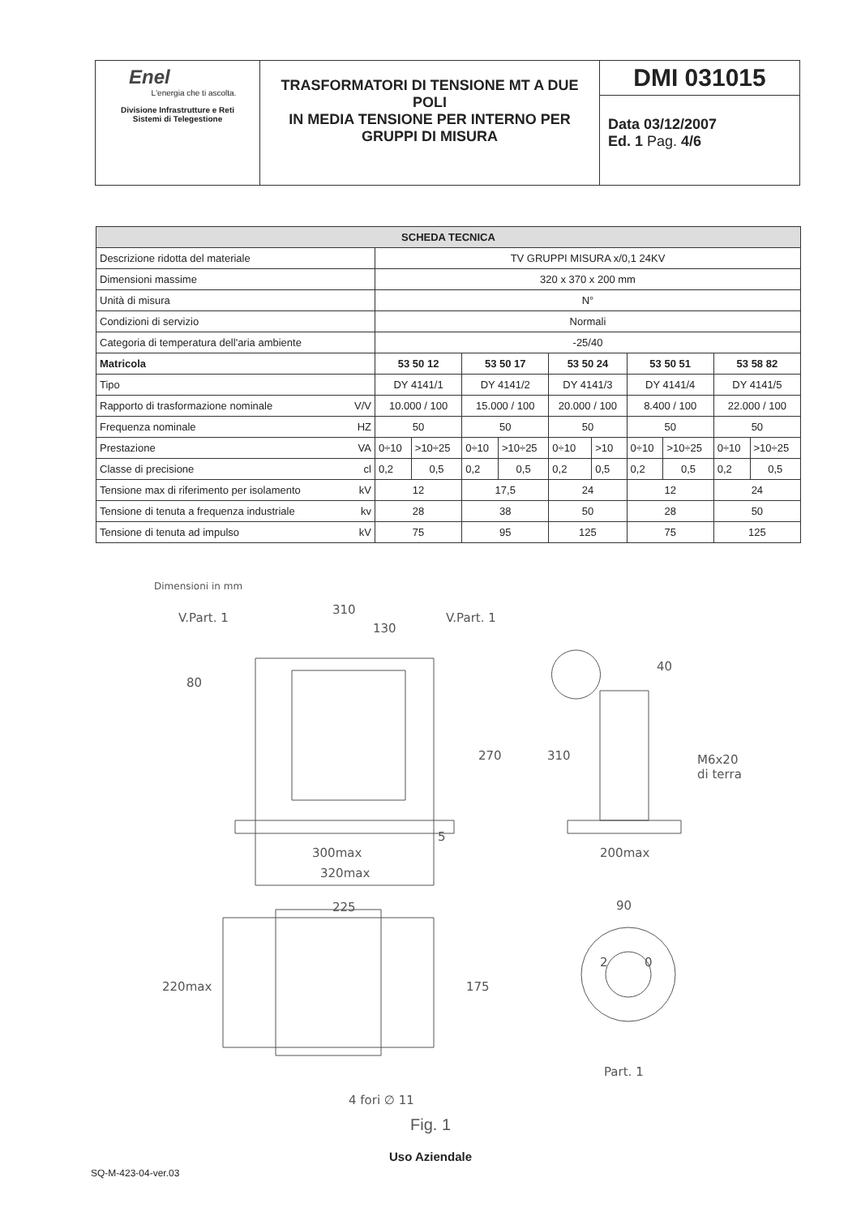| Enel L'energia che ti ascolta. Divisione Infrastrutture e Reti Sistemi di Telegestione | TRASFORMATORI DI TENSIONE MT A DUE POLI IN MEDIA TENSIONE PER INTERNO PER GRUPPI DI MISURA | DMI 031015 Data 03/12/2007 Ed. 1 Pag. 4/6 |
| SCHEDA TECNICA | | | | | | | | | | |
| --- | --- | --- | --- | --- | --- | --- | --- | --- | --- | --- |
| Descrizione ridotta del materiale | TV GRUPPI MISURA x/0,1 24KV | | | | | | | | | |
| Dimensioni massime | 320 x 370 x 200 mm | | | | | | | | | |
| Unità di misura | N° | | | | | | | | | |
| Condizioni di servizio | Normali | | | | | | | | | |
| Categoria di temperatura dell'aria ambiente | -25/40 | | | | | | | | | |
| Matricola | 53 50 12 | | 53 50 17 | | 53 50 24 | | 53 50 51 | | 53 58 82 | |
| Tipo | DY 4141/1 | | DY 4141/2 | | DY 4141/3 | | DY 4141/4 | | DY 4141/5 | |
| Rapporto di trasformazione nominale V/V | 10.000 / 100 | | 15.000 / 100 | | 20.000 / 100 | | 8.400 / 100 | | 22.000 / 100 | |
| Frequenza nominale HZ | 50 | | 50 | | 50 | | 50 | | 50 | |
| Prestazione VA | 0÷10 | >10÷25 | 0÷10 | >10÷25 | 0÷10 | >10 | 0÷10 | >10÷25 | 0÷10 | >10÷25 |
| Classe di precisione cl | 0,2 | 0,5 | 0,2 | 0,5 | 0,2 | 0,5 | 0,2 | 0,5 | 0,2 | 0,5 |
| Tensione max di riferimento per isolamento kV | 12 | | 17,5 | | 24 | | 12 | | 24 | |
| Tensione di tenuta a frequenza industriale kv | 28 | | 38 | | 50 | | 28 | | 50 | |
| Tensione di tenuta ad impulso kV | 75 | | 95 | | 125 | | 75 | | 125 | |
Dimensioni in mm
310
130
V.Part. 1
V.Part. 1
270
310
M6x20
di terra
300max
320max
200max
40
80
5
225
220max
175
90
2
0
Part. 1
4 fori ∅ 11
Fig. 1
Uso Aziendale
SQ-M-423-04-ver.03